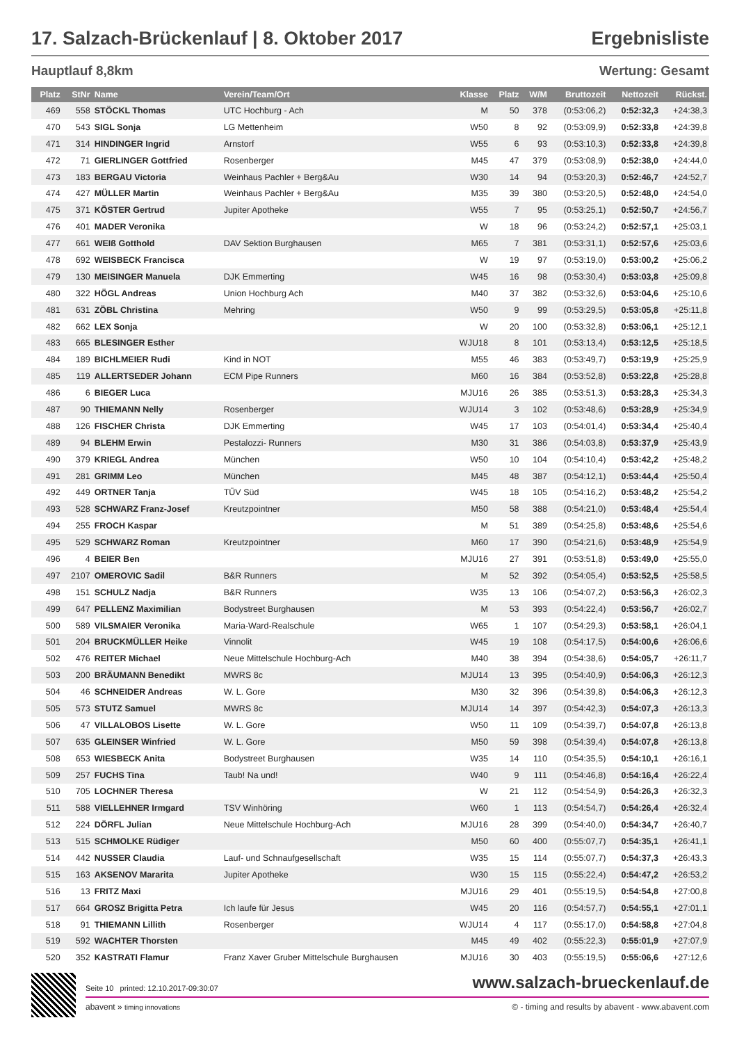17. Salzach-Brückenlauf | 8. Oktober 2017 Ergebnisliste
Hauptlauf 8,8km Wertung: Gesamt
| Platz | StNr | Name | Verein/Team/Ort | Klasse | Platz | W/M | Bruttozeit | Nettozeit | Rückst. |
| --- | --- | --- | --- | --- | --- | --- | --- | --- | --- |
| 469 | 558 | STÖCKL Thomas | UTC Hochburg - Ach | M | 50 | 378 | (0:53:06,2) | 0:52:32,3 | +24:38,3 |
| 470 | 543 | SIGL Sonja | LG Mettenheim | W50 | 8 | 92 | (0:53:09,9) | 0:52:33,8 | +24:39,8 |
| 471 | 314 | HINDINGER Ingrid | Arnstorf | W55 | 6 | 93 | (0:53:10,3) | 0:52:33,8 | +24:39,8 |
| 472 | 71 | GIERLINGER Gottfried | Rosenberger | M45 | 47 | 379 | (0:53:08,9) | 0:52:38,0 | +24:44,0 |
| 473 | 183 | BERGAU Victoria | Weinhaus Pachler + Berg&Au | W30 | 14 | 94 | (0:53:20,3) | 0:52:46,7 | +24:52,7 |
| 474 | 427 | MÜLLER Martin | Weinhaus Pachler + Berg&Au | M35 | 39 | 380 | (0:53:20,5) | 0:52:48,0 | +24:54,0 |
| 475 | 371 | KÖSTER Gertrud | Jupiter Apotheke | W55 | 7 | 95 | (0:53:25,1) | 0:52:50,7 | +24:56,7 |
| 476 | 401 | MADER Veronika | | W | 18 | 96 | (0:53:24,2) | 0:52:57,1 | +25:03,1 |
| 477 | 661 | WEIß Gotthold | DAV Sektion Burghausen | M65 | 7 | 381 | (0:53:31,1) | 0:52:57,6 | +25:03,6 |
| 478 | 692 | WEISBECK Francisca | | W | 19 | 97 | (0:53:19,0) | 0:53:00,2 | +25:06,2 |
| 479 | 130 | MEISINGER Manuela | DJK Emmerting | W45 | 16 | 98 | (0:53:30,4) | 0:53:03,8 | +25:09,8 |
| 480 | 322 | HÖGL Andreas | Union Hochburg Ach | M40 | 37 | 382 | (0:53:32,6) | 0:53:04,6 | +25:10,6 |
| 481 | 631 | ZÖBL Christina | Mehring | W50 | 9 | 99 | (0:53:29,5) | 0:53:05,8 | +25:11,8 |
| 482 | 662 | LEX Sonja | | W | 20 | 100 | (0:53:32,8) | 0:53:06,1 | +25:12,1 |
| 483 | 665 | BLESINGER Esther | | WJU18 | 8 | 101 | (0:53:13,4) | 0:53:12,5 | +25:18,5 |
| 484 | 189 | BICHLMEIER Rudi | Kind in NOT | M55 | 46 | 383 | (0:53:49,7) | 0:53:19,9 | +25:25,9 |
| 485 | 119 | ALLERTSEDER Johann | ECM Pipe Runners | M60 | 16 | 384 | (0:53:52,8) | 0:53:22,8 | +25:28,8 |
| 486 | 6 | BIEGER Luca | | MJU16 | 26 | 385 | (0:53:51,3) | 0:53:28,3 | +25:34,3 |
| 487 | 90 | THIEMANN Nelly | Rosenberger | WJU14 | 3 | 102 | (0:53:48,6) | 0:53:28,9 | +25:34,9 |
| 488 | 126 | FISCHER Christa | DJK Emmerting | W45 | 17 | 103 | (0:54:01,4) | 0:53:34,4 | +25:40,4 |
| 489 | 94 | BLEHM Erwin | Pestalozzi- Runners | M30 | 31 | 386 | (0:54:03,8) | 0:53:37,9 | +25:43,9 |
| 490 | 379 | KRIEGL Andrea | München | W50 | 10 | 104 | (0:54:10,4) | 0:53:42,2 | +25:48,2 |
| 491 | 281 | GRIMM Leo | München | M45 | 48 | 387 | (0:54:12,1) | 0:53:44,4 | +25:50,4 |
| 492 | 449 | ORTNER Tanja | TÜV Süd | W45 | 18 | 105 | (0:54:16,2) | 0:53:48,2 | +25:54,2 |
| 493 | 528 | SCHWARZ Franz-Josef | Kreutzpointner | M50 | 58 | 388 | (0:54:21,0) | 0:53:48,4 | +25:54,4 |
| 494 | 255 | FROCH Kaspar | | M | 51 | 389 | (0:54:25,8) | 0:53:48,6 | +25:54,6 |
| 495 | 529 | SCHWARZ Roman | Kreutzpointner | M60 | 17 | 390 | (0:54:21,6) | 0:53:48,9 | +25:54,9 |
| 496 | 4 | BEIER Ben | | MJU16 | 27 | 391 | (0:53:51,8) | 0:53:49,0 | +25:55,0 |
| 497 | 2107 | OMEROVIC Sadil | B&R Runners | M | 52 | 392 | (0:54:05,4) | 0:53:52,5 | +25:58,5 |
| 498 | 151 | SCHULZ Nadja | B&R Runners | W35 | 13 | 106 | (0:54:07,2) | 0:53:56,3 | +26:02,3 |
| 499 | 647 | PELLENZ Maximilian | Bodystreet Burghausen | M | 53 | 393 | (0:54:22,4) | 0:53:56,7 | +26:02,7 |
| 500 | 589 | VILSMAIER Veronika | Maria-Ward-Realschule | W65 | 1 | 107 | (0:54:29,3) | 0:53:58,1 | +26:04,1 |
| 501 | 204 | BRUCKMÜLLER Heike | Vinnolit | W45 | 19 | 108 | (0:54:17,5) | 0:54:00,6 | +26:06,6 |
| 502 | 476 | REITER Michael | Neue Mittelschule Hochburg-Ach | M40 | 38 | 394 | (0:54:38,6) | 0:54:05,7 | +26:11,7 |
| 503 | 200 | BRÄUMANN Benedikt | MWRS 8c | MJU14 | 13 | 395 | (0:54:40,9) | 0:54:06,3 | +26:12,3 |
| 504 | 46 | SCHNEIDER Andreas | W. L. Gore | M30 | 32 | 396 | (0:54:39,8) | 0:54:06,3 | +26:12,3 |
| 505 | 573 | STUTZ Samuel | MWRS 8c | MJU14 | 14 | 397 | (0:54:42,3) | 0:54:07,3 | +26:13,3 |
| 506 | 47 | VILLALOBOS Lisette | W. L. Gore | W50 | 11 | 109 | (0:54:39,7) | 0:54:07,8 | +26:13,8 |
| 507 | 635 | GLEINSER Winfried | W. L. Gore | M50 | 59 | 398 | (0:54:39,4) | 0:54:07,8 | +26:13,8 |
| 508 | 653 | WIESBECK Anita | Bodystreet Burghausen | W35 | 14 | 110 | (0:54:35,5) | 0:54:10,1 | +26:16,1 |
| 509 | 257 | FUCHS Tina | Taub! Na und! | W40 | 9 | 111 | (0:54:46,8) | 0:54:16,4 | +26:22,4 |
| 510 | 705 | LOCHNER Theresa | | W | 21 | 112 | (0:54:54,9) | 0:54:26,3 | +26:32,3 |
| 511 | 588 | VIELLEHNER Irmgard | TSV Winhöring | W60 | 1 | 113 | (0:54:54,7) | 0:54:26,4 | +26:32,4 |
| 512 | 224 | DÖRFL Julian | Neue Mittelschule Hochburg-Ach | MJU16 | 28 | 399 | (0:54:40,0) | 0:54:34,7 | +26:40,7 |
| 513 | 515 | SCHMOLKE Rüdiger | | M50 | 60 | 400 | (0:55:07,7) | 0:54:35,1 | +26:41,1 |
| 514 | 442 | NUSSER Claudia | Lauf- und Schnaufgesellschaft | W35 | 15 | 114 | (0:55:07,7) | 0:54:37,3 | +26:43,3 |
| 515 | 163 | AKSENOV Mararita | Jupiter Apotheke | W30 | 15 | 115 | (0:55:22,4) | 0:54:47,2 | +26:53,2 |
| 516 | 13 | FRITZ Maxi | | MJU16 | 29 | 401 | (0:55:19,5) | 0:54:54,8 | +27:00,8 |
| 517 | 664 | GROSZ Brigitta Petra | Ich laufe für Jesus | W45 | 20 | 116 | (0:54:57,7) | 0:54:55,1 | +27:01,1 |
| 518 | 91 | THIEMANN Lillith | Rosenberger | WJU14 | 4 | 117 | (0:55:17,0) | 0:54:58,8 | +27:04,8 |
| 519 | 592 | WACHTER Thorsten | | M45 | 49 | 402 | (0:55:22,3) | 0:55:01,9 | +27:07,9 |
| 520 | 352 | KASTRATI Flamur | Franz Xaver Gruber Mittelschule Burghausen | MJU16 | 30 | 403 | (0:55:19,5) | 0:55:06,6 | +27:12,6 |
Seite 10 printed: 12.10.2017-09:30:07 www.salzach-brueckenlauf.de
abavent » timing innovations © - timing and results by abavent - www.abavent.com